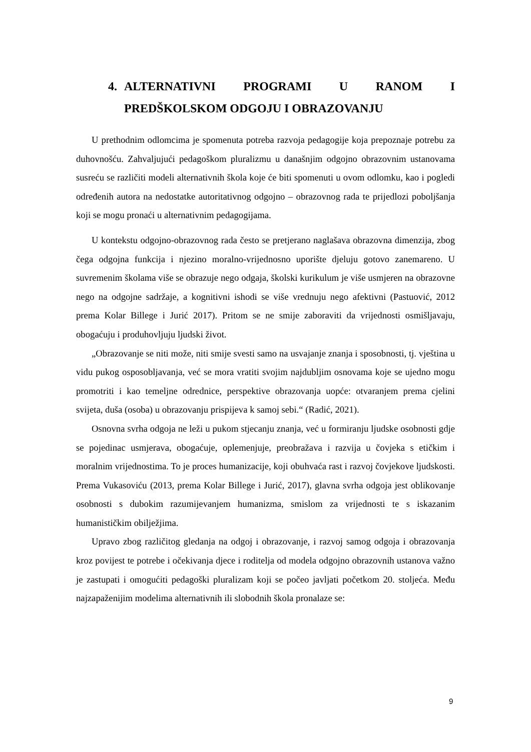4. ALTERNATIVNI PROGRAMI U RANOM I
PREDŠKOLSKOM ODGOJU I OBRAZOVANJU
U prethodnim odlomcima je spomenuta potreba razvoja pedagogije koja prepoznaje potrebu za duhovnošću. Zahvaljujući pedagoškom pluralizmu u današnjim odgojno obrazovnim ustanovama susreću se različiti modeli alternativnih škola koje će biti spomenuti u ovom odlomku, kao i pogledi određenih autora na nedostatke autoritativnog odgojno – obrazovnog rada te prijedlozi poboljšanja koji se mogu pronaći u alternativnim pedagogijama.
U kontekstu odgojno-obrazovnog rada često se pretjerano naglašava obrazovna dimenzija, zbog čega odgojna funkcija i njezino moralno-vrijednosno uporište djeluju gotovo zanemareno. U suvremenim školama više se obrazuje nego odgaja, školski kurikulum je više usmjeren na obrazovne nego na odgojne sadržaje, a kognitivni ishodi se više vrednuju nego afektivni (Pastuović, 2012 prema Kolar Billege i Jurić 2017). Pritom se ne smije zaboraviti da vrijednosti osmišljavaju, obogaćuju i produhovljuju ljudski život.
„Obrazovanje se niti može, niti smije svesti samo na usvajanje znanja i sposobnosti, tj. vještina u vidu pukog osposobljavanja, već se mora vratiti svojim najdubljim osnovama koje se ujedno mogu promotriti i kao temeljne odrednice, perspektive obrazovanja uopće: otvaranjem prema cjelini svijeta, duša (osoba) u obrazovanju prispijeva k samoj sebi.“ (Radić, 2021).
Osnovna svrha odgoja ne leži u pukom stjecanju znanja, već u formiranju ljudske osobnosti gdje se pojedinac usmjerava, obogaćuje, oplemenjuje, preobražava i razvija u čovjeka s etičkim i moralnim vrijednostima. To je proces humanizacije, koji obuhvaća rast i razvoj čovjekove ljudskosti. Prema Vukasoviću (2013, prema Kolar Billege i Jurić, 2017), glavna svrha odgoja jest oblikovanje osobnosti s dubokim razumijevanjem humanizma, smislom za vrijednosti te s iskazanim humanističkim obilježjima.
Upravo zbog različitog gledanja na odgoj i obrazovanje, i razvoj samog odgoja i obrazovanja kroz povijest te potrebe i očekivanja djece i roditelja od modela odgojno obrazovnih ustanova važno je zastupati i omogućiti pedagoški pluralizam koji se počeo javljati početkom 20. stoljeća. Među najzapaženijim modelima alternativnih ili slobodnih škola pronalaze se:
9